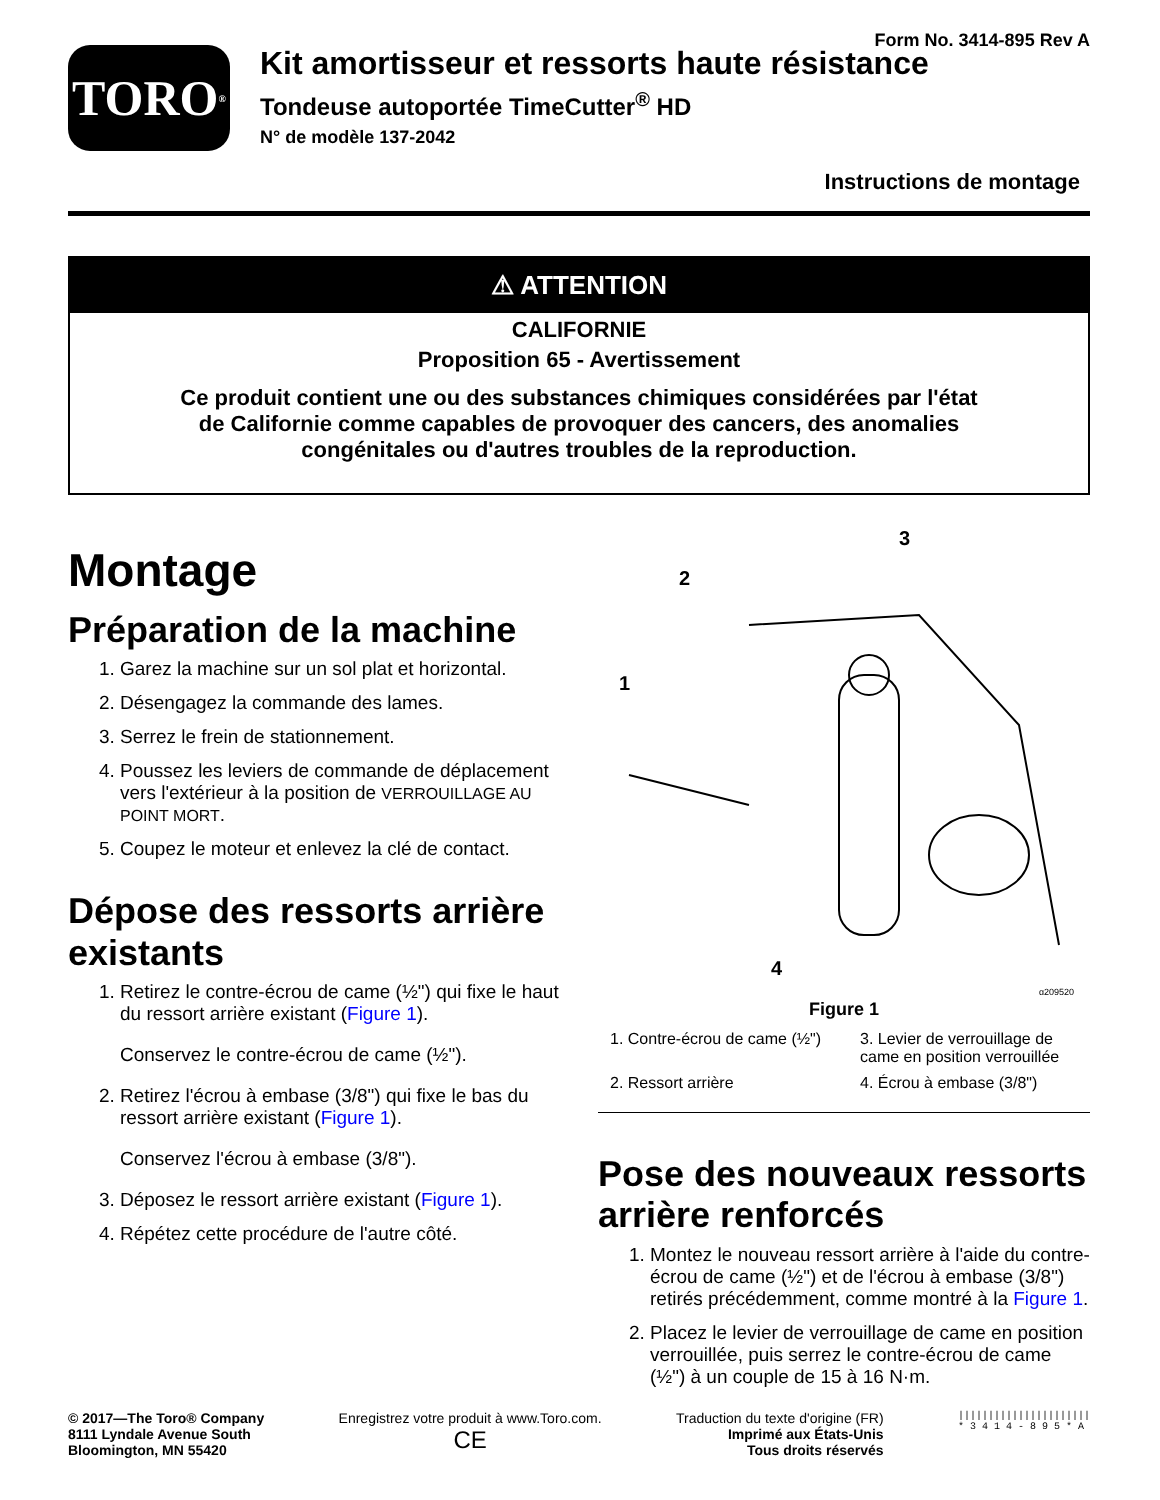Form No. 3414-895 Rev A
TORO<sup>®</sup>
Kit amortisseur et ressorts haute résistance
Tondeuse autoportée TimeCutter<sup>®</sup> HD
N° de modèle 137-2042
Instructions de montage
⚠ ATTENTION
CALIFORNIE
Proposition 65 - Avertissement
Ce produit contient une ou des substances chimiques considérées par l'état de Californie comme capables de provoquer des cancers, des anomalies congénitales ou d'autres troubles de la reproduction.
Montage
Préparation de la machine
1. Garez la machine sur un sol plat et horizontal.
2. Désengagez la commande des lames.
3. Serrez le frein de stationnement.
4. Poussez les leviers de commande de déplacement vers l'extérieur à la position de VERROUILLAGE AU POINT MORT.
5. Coupez le moteur et enlevez la clé de contact.
Dépose des ressorts arrière existants
1. Retirez le contre-écrou de came (½") qui fixe le haut du ressort arrière existant (Figure 1).
Conservez le contre-écrou de came (½").
2. Retirez l'écrou à embase (3/8") qui fixe le bas du ressort arrière existant (Figure 1).
Conservez l'écrou à embase (3/8").
3. Déposez le ressort arrière existant (Figure 1).
4. Répétez cette procédure de l'autre côté.
1
2
3
4
g209520
Figure 1
1. Contre-écrou de came (½")
3. Levier de verrouillage de came en position verrouillée
2. Ressort arrière
4. Écrou à embase (3/8")
Pose des nouveaux ressorts arrière renforcés
1. Montez le nouveau ressort arrière à l'aide du contre-écrou de came (½") et de l'écrou à embase (3/8") retirés précédemment, comme montré à la Figure 1.
2. Placez le levier de verrouillage de came en position verrouillée, puis serrez le contre-écrou de came (½") à un couple de 15 à 16 N·m.
© 2017—The Toro® Company
8111 Lyndale Avenue South
Bloomington, MN 55420
Enregistrez votre produit à www.Toro.com.
CE
Traduction du texte d'origine (FR)
Imprimé aux États-Unis
Tous droits réservés
||||||||||||||||||||||
* 3 4 1 4 - 8 9 5 * A